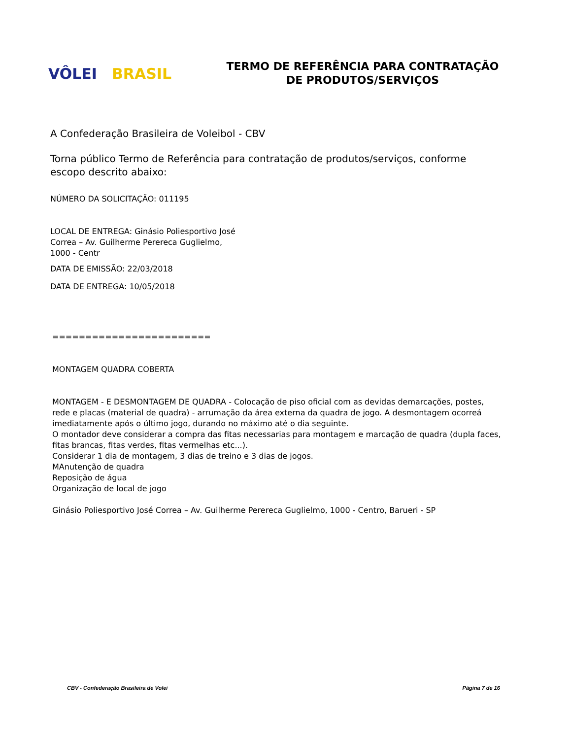VÔLEI BRASIL
TERMO DE REFERÊNCIA PARA CONTRATAÇÃO
DE PRODUTOS/SERVIÇOS
A Confederação Brasileira de Voleibol - CBV
Torna público Termo de Referência para contratação de produtos/serviços, conforme escopo descrito abaixo:
NÚMERO DA SOLICITAÇÃO: 011195
LOCAL DE ENTREGA: Ginásio Poliesportivo José
Correa – Av. Guilherme Perereca Guglielmo,
1000 - Centr
DATA DE EMISSÃO: 22/03/2018
DATA DE ENTREGA: 10/05/2018
========================
MONTAGEM QUADRA COBERTA
MONTAGEM - E DESMONTAGEM DE QUADRA - Colocação de piso oficial com as devidas demarcações, postes, rede e placas (material de quadra) - arrumação da área externa da quadra de jogo. A desmontagem ocorreá imediatamente após o último jogo, durando no máximo até o dia seguinte.
O montador deve considerar a compra das fitas necessarias para montagem e marcação de quadra (dupla faces, fitas brancas, fitas verdes, fitas vermelhas etc...).
Considerar 1 dia de montagem, 3 dias de treino e 3 dias de jogos.
MAnutenção de quadra
Reposição de água
Organização de local de jogo
Ginásio Poliesportivo José Correa – Av. Guilherme Perereca Guglielmo, 1000 - Centro, Barueri - SP
CBV - Confederação Brasileira de Volei Página 7 de 16